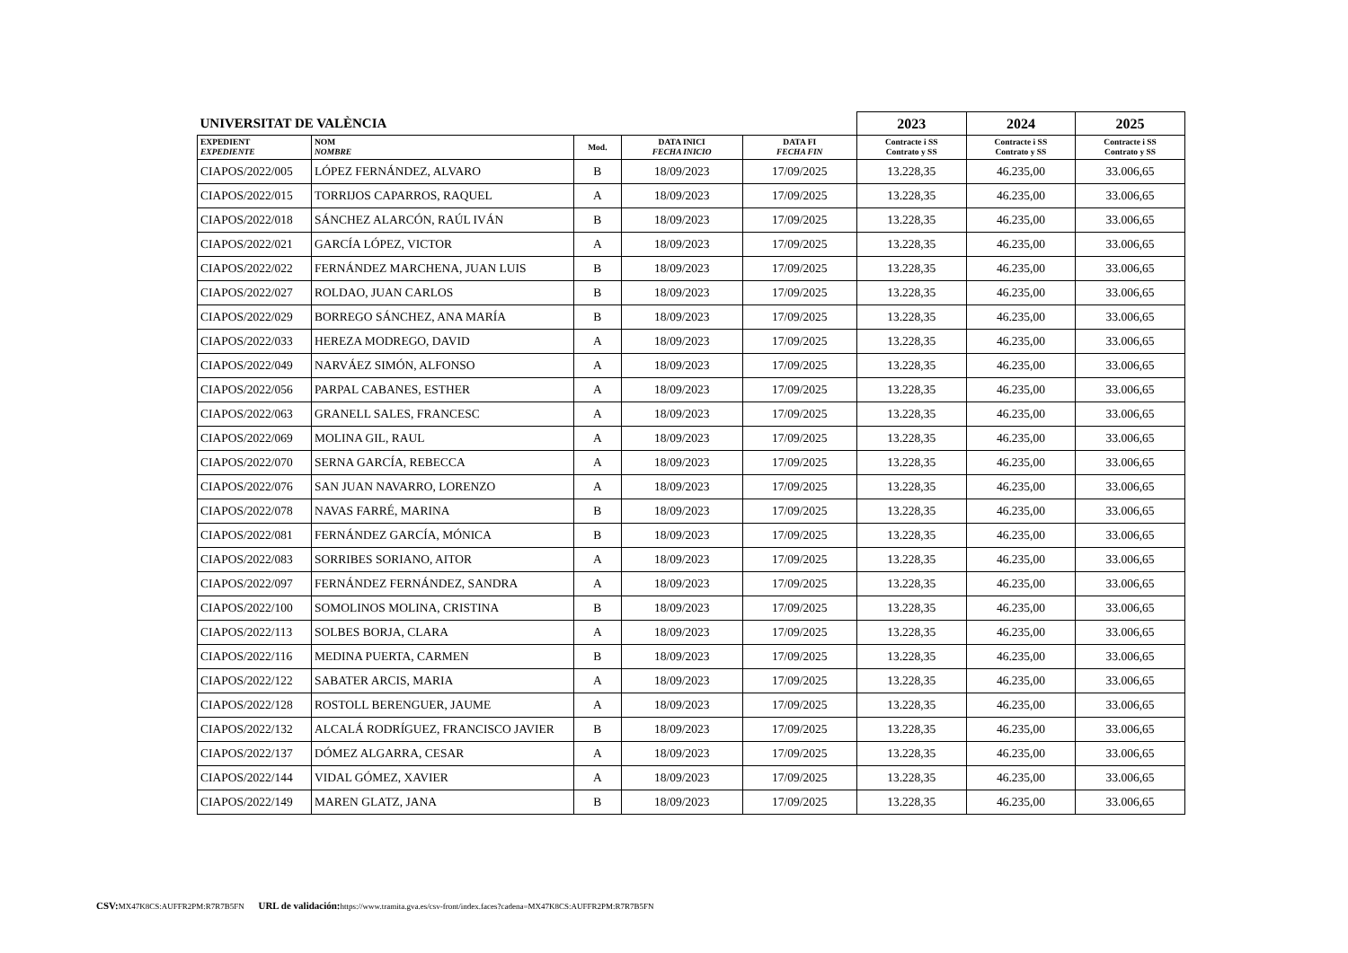| UNIVERSITAT DE VALÈNCIA | | | | | 2023 | 2024 | 2025 |
| EXPEDIENT EXPEDIENTE | NOM NOMBRE | Mod. | DATA INICI FECHA INICIO | DATA FI FECHA FIN | Contracte i SS Contrato y SS | Contracte i SS Contrato y SS | Contracte i SS Contrato y SS |
| CIAPOS/2022/005 | LÓPEZ FERNÁNDEZ, ALVARO | B | 18/09/2023 | 17/09/2025 | 13.228,35 | 46.235,00 | 33.006,65 |
| CIAPOS/2022/015 | TORRIJOS CAPARROS, RAQUEL | A | 18/09/2023 | 17/09/2025 | 13.228,35 | 46.235,00 | 33.006,65 |
| CIAPOS/2022/018 | SÁNCHEZ ALARCÓN, RAÚL IVÁN | B | 18/09/2023 | 17/09/2025 | 13.228,35 | 46.235,00 | 33.006,65 |
| CIAPOS/2022/021 | GARCÍA LÓPEZ, VICTOR | A | 18/09/2023 | 17/09/2025 | 13.228,35 | 46.235,00 | 33.006,65 |
| CIAPOS/2022/022 | FERNÁNDEZ MARCHENA, JUAN LUIS | B | 18/09/2023 | 17/09/2025 | 13.228,35 | 46.235,00 | 33.006,65 |
| CIAPOS/2022/027 | ROLDAO, JUAN CARLOS | B | 18/09/2023 | 17/09/2025 | 13.228,35 | 46.235,00 | 33.006,65 |
| CIAPOS/2022/029 | BORREGO SÁNCHEZ, ANA MARÍA | B | 18/09/2023 | 17/09/2025 | 13.228,35 | 46.235,00 | 33.006,65 |
| CIAPOS/2022/033 | HEREZA MODREGO, DAVID | A | 18/09/2023 | 17/09/2025 | 13.228,35 | 46.235,00 | 33.006,65 |
| CIAPOS/2022/049 | NARVÁEZ SIMÓN, ALFONSO | A | 18/09/2023 | 17/09/2025 | 13.228,35 | 46.235,00 | 33.006,65 |
| CIAPOS/2022/056 | PARPAL CABANES, ESTHER | A | 18/09/2023 | 17/09/2025 | 13.228,35 | 46.235,00 | 33.006,65 |
| CIAPOS/2022/063 | GRANELL SALES, FRANCESC | A | 18/09/2023 | 17/09/2025 | 13.228,35 | 46.235,00 | 33.006,65 |
| CIAPOS/2022/069 | MOLINA GIL, RAUL | A | 18/09/2023 | 17/09/2025 | 13.228,35 | 46.235,00 | 33.006,65 |
| CIAPOS/2022/070 | SERNA GARCÍA, REBECCA | A | 18/09/2023 | 17/09/2025 | 13.228,35 | 46.235,00 | 33.006,65 |
| CIAPOS/2022/076 | SAN JUAN NAVARRO, LORENZO | A | 18/09/2023 | 17/09/2025 | 13.228,35 | 46.235,00 | 33.006,65 |
| CIAPOS/2022/078 | NAVAS FARRÉ, MARINA | B | 18/09/2023 | 17/09/2025 | 13.228,35 | 46.235,00 | 33.006,65 |
| CIAPOS/2022/081 | FERNÁNDEZ GARCÍA, MÓNICA | B | 18/09/2023 | 17/09/2025 | 13.228,35 | 46.235,00 | 33.006,65 |
| CIAPOS/2022/083 | SORRIBES SORIANO, AITOR | A | 18/09/2023 | 17/09/2025 | 13.228,35 | 46.235,00 | 33.006,65 |
| CIAPOS/2022/097 | FERNÁNDEZ FERNÁNDEZ, SANDRA | A | 18/09/2023 | 17/09/2025 | 13.228,35 | 46.235,00 | 33.006,65 |
| CIAPOS/2022/100 | SOMOLINOS MOLINA, CRISTINA | B | 18/09/2023 | 17/09/2025 | 13.228,35 | 46.235,00 | 33.006,65 |
| CIAPOS/2022/113 | SOLBES BORJA, CLARA | A | 18/09/2023 | 17/09/2025 | 13.228,35 | 46.235,00 | 33.006,65 |
| CIAPOS/2022/116 | MEDINA PUERTA, CARMEN | B | 18/09/2023 | 17/09/2025 | 13.228,35 | 46.235,00 | 33.006,65 |
| CIAPOS/2022/122 | SABATER ARCIS, MARIA | A | 18/09/2023 | 17/09/2025 | 13.228,35 | 46.235,00 | 33.006,65 |
| CIAPOS/2022/128 | ROSTOLL BERENGUER, JAUME | A | 18/09/2023 | 17/09/2025 | 13.228,35 | 46.235,00 | 33.006,65 |
| CIAPOS/2022/132 | ALCALÁ RODRÍGUEZ, FRANCISCO JAVIER | B | 18/09/2023 | 17/09/2025 | 13.228,35 | 46.235,00 | 33.006,65 |
| CIAPOS/2022/137 | DÓMEZ ALGARRA, CESAR | A | 18/09/2023 | 17/09/2025 | 13.228,35 | 46.235,00 | 33.006,65 |
| CIAPOS/2022/144 | VIDAL GÓMEZ, XAVIER | A | 18/09/2023 | 17/09/2025 | 13.228,35 | 46.235,00 | 33.006,65 |
| CIAPOS/2022/149 | MAREN GLATZ, JANA | B | 18/09/2023 | 17/09/2025 | 13.228,35 | 46.235,00 | 33.006,65 |
CSV: MX47K8CS:AUFFR2PM:R7R7B5FN URL de validación: https://www.tramita.gva.es/csv-front/index.faces?cadena=MX47K8CS:AUFFR2PM:R7R7B5FN